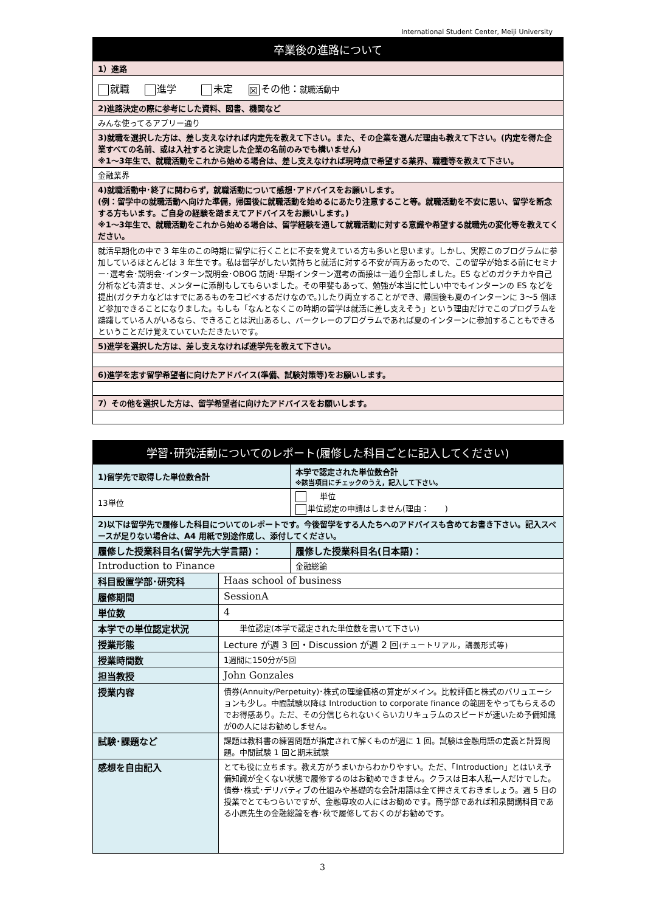International Student Center, Meiji University
| 卒業後の進路について |
| 1）進路 |
| 就職 進学 未定 ☒ その他： 就職活動中 |
| 2)進路決定の際に参考にした資料、図書、機関など |
| みんな使ってるアプリー通り |
| 3)就職を選択した方は、差し支えなければ内定先を教えて下さい。また、その企業を選んだ理由も教えて下さい。(内定を得た企業すべての名前、或は入社すると決定した企業の名前のみでも構いません) ※1～3年生で、就職活動をこれから始める場合は、差し支えなければ現時点で希望する業界、職種等を教えて下さい。 |
| 金融業界 |
| 4)就職活動中･終了に関わらず，就職活動について感想･アドバイスをお願いします。 (例：留学中の就職活動へ向けた準備，帰国後に就職活動を始めるにあたり注意すること等。就職活動を不安に思い、留学を断念する方もいます。ご自身の経験を踏まえてアドバイスをお願いします。) ※1～3年生で、就職活動をこれから始める場合は、留学経験を通して就職活動に対する意識や希望する就職先の変化等を教えてください。 |
| 就活早期化の中で 3 年生のこの時期に留学に行くことに不安を覚えている方も多いと思います。しかし、実際このプログラムに参加しているほとんどは 3 年生です。私は留学がしたい気持ちと就活に対する不安が両方あったので、この留学が始まる前にセミナー･選考会･説明会･インターン説明会･OBOG 訪問･早期インターン選考の面接は一通り全部しました。ES などのガクチカや自己分析なども済ませ、メンターに添削もしてもらいました。その甲斐もあって、勉強が本当に忙しい中でもインターンの ES などを提出(ガクチカなどはすでにあるものをコピペするだけなので。)したり両立することができ、帰国後も夏のインターンに 3～5 個ほど参加できることになりました。もしも「なんとなくこの時期の留学は就活に差し支えそう」という理由だけでこのプログラムを躊躇している人がいるなら、できることは沢山あるし、バークレーのプログラムであれば夏のインターンに参加することもできるということだけ覚えていていただきたいです。 |
| 5)進学を選択した方は、差し支えなければ進学先を教えて下さい。 |
| 6)進学を志す留学希望者に向けたアドバイス(準備、試験対策等)をお願いします。 |
| 7）その他を選択した方は、留学希望者に向けたアドバイスをお願いします。 |
| 学習･研究活動についてのレポート(履修した科目ごとに記入してください) | | |
| 1)留学先で取得した単位数合計 | | 本学で認定された単位数合計 ※該当項目にチェックのうえ，記入して下さい。 |
| 13単位 | | 単位 単位認定の申請はしません(理由： ) |
| 2)以下は留学先で履修した科目についてのレポートです。今後留学をする人たちへのアドバイスも含めてお書き下さい。記入スペースが足りない場合は、A4 用紙で別途作成し、添付してください。 | | |
| 履修した授業科目名(留学先大学言語)： | | 履修した授業科目名(日本語)： |
| Introduction to Finance | | 金融総論 |
| 科目設置学部･研究科 | Haas school of business | |
| 履修期間 | SessionA | |
| 単位数 | 4 | |
| 本学での単位認定状況 | 単位認定(本学で認定された単位数を書いて下さい) | |
| 授業形態 | Lecture が週 3 回・Discussion が週 2 回 (チュートリアル，講義形式等) | |
| 授業時間数 | 1週間に150分が5回 | |
| 担当教授 | John Gonzales | |
| 授業内容 | 債券(Annuity/Perpetuity)･株式の理論価格の算定がメイン。比較評価と株式のバリュエーションも少し。中間試験以降は Introduction to corporate finance の範囲をやってもらえるのでお得感あり。ただ、その分信じられないくらいカリキュラムのスピードが速いため予備知識が0の人にはお勧めしません。 | |
| 試験･課題など | 課題は教科書の練習問題が指定されて解くものが週に 1 回。試験は金融用語の定義と計算問題。中間試験 1 回と期末試験 | |
| 感想を自由記入 | とても役に立ちます。教え方がうまいからわかりやすい。ただ、「Introduction」とはいえ予備知識が全くない状態で履修するのはお勧めできません。クラスは日本人私一人だけでした。債券･株式･デリバティブの仕組みや基礎的な会計用語は全て押さえておきましょう。週 5 日の授業でとてもつらいですが、金融専攻の人にはお勧めです。商学部であれば和泉開講科目である小原先生の金融総論を春･秋で履修しておくのがお勧めです。 | |
3